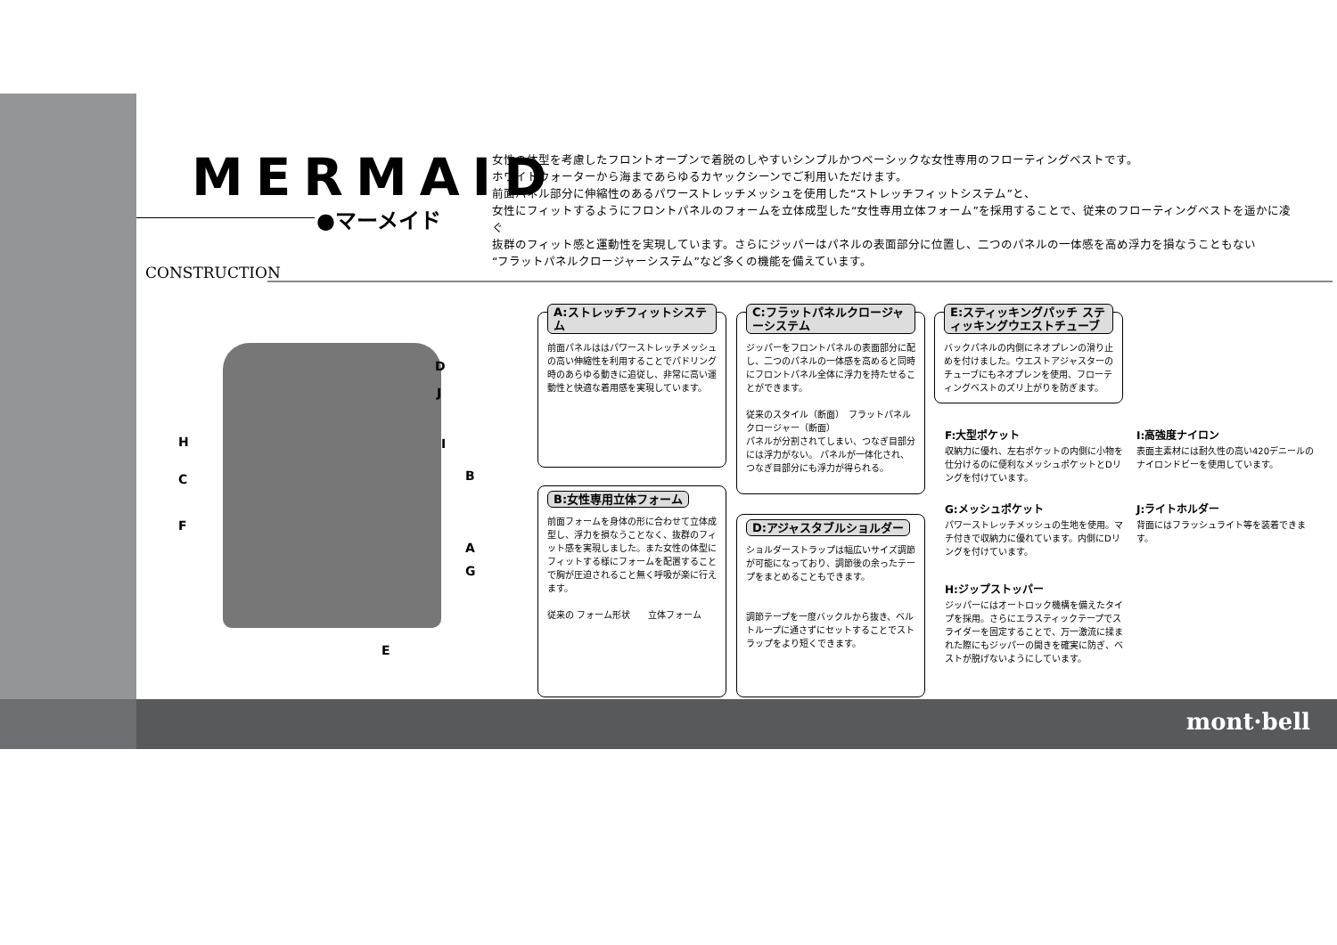MERMAID
●マーメイド
女性の体型を考慮したフロントオープンで着脱のしやすいシンプルかつベーシックな女性専用のフローティングベストです。
ホワイトウォーターから海まであらゆるカヤックシーンでご利用いただけます。
前面パネル部分に伸縮性のあるパワーストレッチメッシュを使用した“ストレッチフィットシステム”と、
女性にフィットするようにフロントパネルのフォームを立体成型した“女性専用立体フォーム”を採用することで、従来のフローティングベストを遥かに凌ぐ
抜群のフィット感と運動性を実現しています。さらにジッパーはパネルの表面部分に位置し、二つのパネルの一体感を高め浮力を損なうこともない
“フラットパネルクロージャーシステム”など多くの機能を備えています。
CONSTRUCTION
D
J
H I
C B
F
A
G
E
A:ストレッチフィットシステム
前面パネルははパワーストレッチメッシュの高い伸縮性を利用することでパドリング時のあらゆる動きに追従し、非常に高い運動性と快適な着用感を実現しています。
B:女性専用立体フォーム
前面フォームを身体の形に合わせて立体成型し、浮力を損なうことなく、抜群のフィット感を実現しました。また女性の体型にフィットする様にフォームを配置することで胸が圧迫されること無く呼吸が楽に行えます。
従来の フォーム形状　　立体フォーム
C:フラットパネルクロージャーシステム
ジッパーをフロントパネルの表面部分に配し、二つのパネルの一体感を高めると同時にフロントパネル全体に浮力を持たせることができます。
従来のスタイル（断面）　フラットパネルクロージャー（断面）
パネルが分割されてしまい、つなぎ目部分には浮力がない。 パネルが一体化され、つなぎ目部分にも浮力が得られる。
D:アジャスタブルショルダー
ショルダーストラップは幅広いサイズ調節が可能になっており、調節後の余ったテープをまとめることもできます。
調節テープを一度バックルから抜き、ベルトループに通さずにセットすることでストラップをより短くできます。
E:スティッキングパッチ スティッキングウエストチューブ
バックパネルの内側にネオプレンの滑り止めを付けました。ウエストアジャスターのチューブにもネオプレンを使用、フローティングベストのズリ上がりを防ぎます。
F:大型ポケット
収納力に優れ、左右ポケットの内側に小物を仕分けるのに便利なメッシュポケットとDリングを付けています。
G:メッシュポケット
パワーストレッチメッシュの生地を使用。マチ付きで収納力に優れています。内側にDリングを付けています。
H:ジップストッパー
ジッパーにはオートロック機構を備えたタイプを採用。さらにエラスティックテープでスライダーを固定することで、万一激流に揉まれた際にもジッパーの開きを確実に防ぎ、ベストが脱げないようにしています。
I:高強度ナイロン
表面主素材には耐久性の高い420デニールのナイロンドビーを使用しています。
J:ライトホルダー
背面にはフラッシュライト等を装着できます。
mont·bell